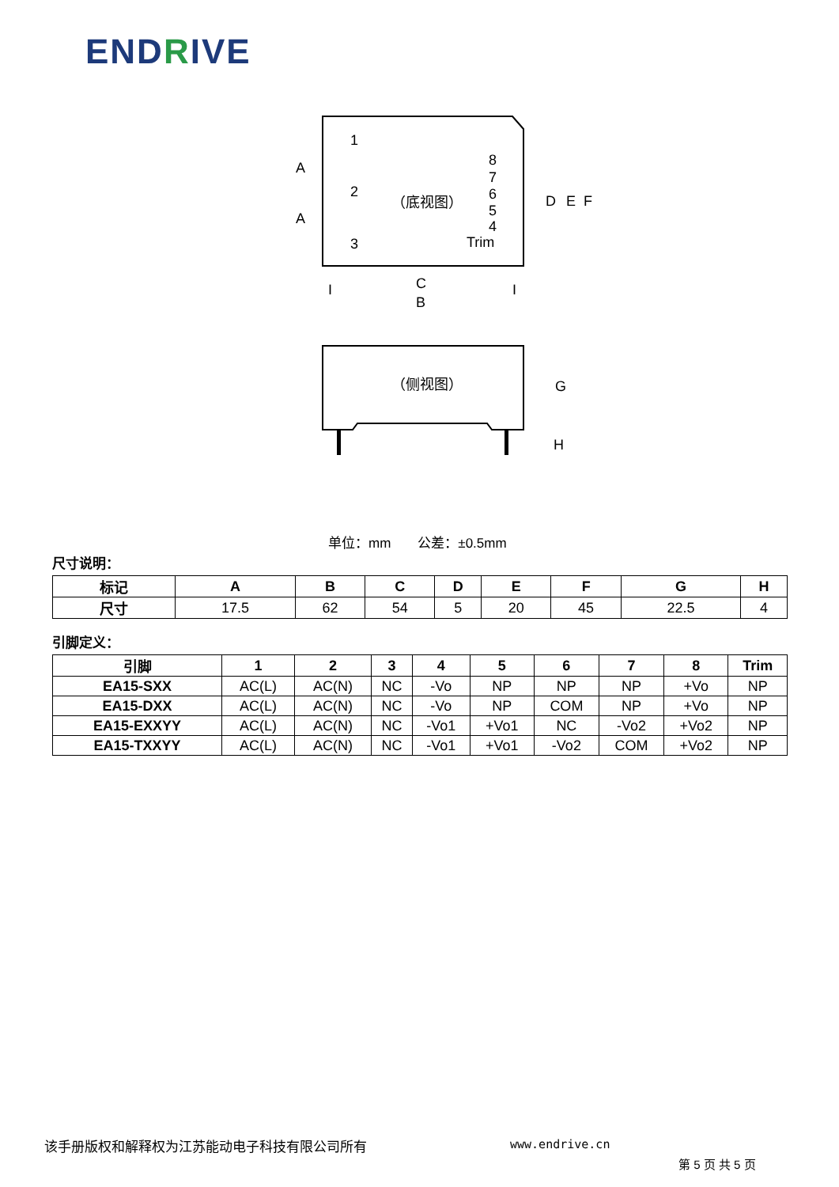ENDRIVE
1
2
3
8
7
6
5
4
Trim
（底视图）
A
A
D
E
F
C
B
I
I
（侧视图）
G
H
单位：mm　　公差：±0.5mm
尺寸说明：
| 标记 | A | B | C | D | E | F | G | H |
| --- | --- | --- | --- | --- | --- | --- | --- | --- |
| 尺寸 | 17.5 | 62 | 54 | 5 | 20 | 45 | 22.5 | 4 |
引脚定义：
| 引脚 | 1 | 2 | 3 | 4 | 5 | 6 | 7 | 8 | Trim |
| --- | --- | --- | --- | --- | --- | --- | --- | --- | --- |
| EA15-SXX | AC(L) | AC(N) | NC | -Vo | NP | NP | NP | +Vo | NP |
| EA15-DXX | AC(L) | AC(N) | NC | -Vo | NP | COM | NP | +Vo | NP |
| EA15-EXXYY | AC(L) | AC(N) | NC | -Vo1 | +Vo1 | NC | -Vo2 | +Vo2 | NP |
| EA15-TXXYY | AC(L) | AC(N) | NC | -Vo1 | +Vo1 | -Vo2 | COM | +Vo2 | NP |
该手册版权和解释权为江苏能动电子科技有限公司所有
www.endrive.cn
第 5 页 共 5 页